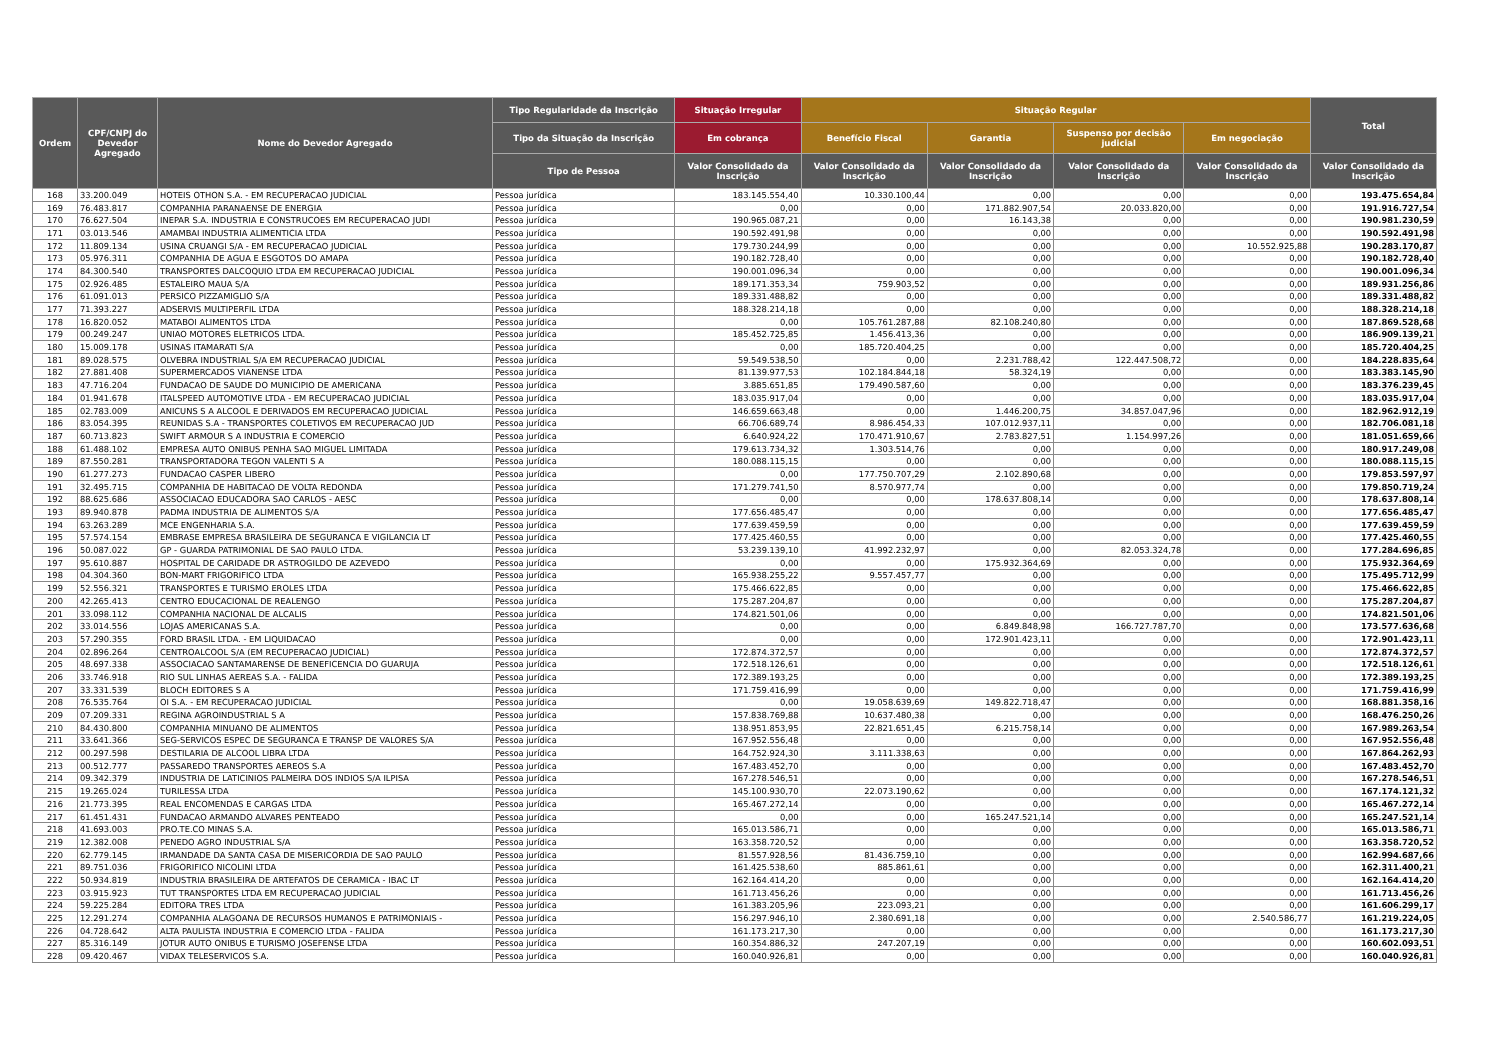| Ordem | CPF/CNPJ do Devedor Agregado | Nome do Devedor Agregado | Tipo Regularidade da Inscrição | Situação Irregular | Situação Regular | | | | Total |
| --- | --- | --- | --- | --- | --- | --- | --- | --- | --- |
| | | | Tipo da Situação da Inscrição | Em cobrança | Benefício Fiscal | Garantia | Suspenso por decisão judicial | Em negociação | |
| | | | Tipo de Pessoa | Valor Consolidado da Inscrição | Valor Consolidado da Inscrição | Valor Consolidado da Inscrição | Valor Consolidado da Inscrição | Valor Consolidado da Inscrição | Valor Consolidado da Inscrição |
| 168 | 33.200.049 | HOTEIS OTHON S.A. - EM RECUPERACAO JUDICIAL | Pessoa jurídica | 183.145.554,40 | 10.330.100,44 | 0,00 | 0,00 | 0,00 | 193.475.654,84 |
| 169 | 76.483.817 | COMPANHIA PARANAENSE DE ENERGIA | Pessoa jurídica | 0,00 | 0,00 | 171.882.907,54 | 20.033.820,00 | 0,00 | 191.916.727,54 |
| 170 | 76.627.504 | INEPAR S.A. INDUSTRIA E CONSTRUCOES EM RECUPERACAO JUDI | Pessoa jurídica | 190.965.087,21 | 0,00 | 16.143,38 | 0,00 | 0,00 | 190.981.230,59 |
| 171 | 03.013.546 | AMAMBAI INDUSTRIA ALIMENTICIA LTDA | Pessoa jurídica | 190.592.491,98 | 0,00 | 0,00 | 0,00 | 0,00 | 190.592.491,98 |
| 172 | 11.809.134 | USINA CRUANGI S/A - EM RECUPERACAO JUDICIAL | Pessoa jurídica | 179.730.244,99 | 0,00 | 0,00 | 0,00 | 10.552.925,88 | 190.283.170,87 |
| 173 | 05.976.311 | COMPANHIA DE AGUA E ESGOTOS DO AMAPA | Pessoa jurídica | 190.182.728,40 | 0,00 | 0,00 | 0,00 | 0,00 | 190.182.728,40 |
| 174 | 84.300.540 | TRANSPORTES DALCOQUIO LTDA EM RECUPERACAO JUDICIAL | Pessoa jurídica | 190.001.096,34 | 0,00 | 0,00 | 0,00 | 0,00 | 190.001.096,34 |
| 175 | 02.926.485 | ESTALEIRO MAUA S/A | Pessoa jurídica | 189.171.353,34 | 759.903,52 | 0,00 | 0,00 | 0,00 | 189.931.256,86 |
| 176 | 61.091.013 | PERSICO PIZZAMIGLIO S/A | Pessoa jurídica | 189.331.488,82 | 0,00 | 0,00 | 0,00 | 0,00 | 189.331.488,82 |
| 177 | 71.393.227 | ADSERVIS MULTIPERFIL LTDA | Pessoa jurídica | 188.328.214,18 | 0,00 | 0,00 | 0,00 | 0,00 | 188.328.214,18 |
| 178 | 16.820.052 | MATABOI ALIMENTOS LTDA | Pessoa jurídica | 0,00 | 105.761.287,88 | 82.108.240,80 | 0,00 | 0,00 | 187.869.528,68 |
| 179 | 00.249.247 | UNIAO MOTORES ELETRICOS LTDA. | Pessoa jurídica | 185.452.725,85 | 1.456.413,36 | 0,00 | 0,00 | 0,00 | 186.909.139,21 |
| 180 | 15.009.178 | USINAS ITAMARATI S/A | Pessoa jurídica | 0,00 | 185.720.404,25 | 0,00 | 0,00 | 0,00 | 185.720.404,25 |
| 181 | 89.028.575 | OLVEBRA INDUSTRIAL S/A EM RECUPERACAO JUDICIAL | Pessoa jurídica | 59.549.538,50 | 0,00 | 2.231.788,42 | 122.447.508,72 | 0,00 | 184.228.835,64 |
| 182 | 27.881.408 | SUPERMERCADOS VIANENSE LTDA | Pessoa jurídica | 81.139.977,53 | 102.184.844,18 | 58.324,19 | 0,00 | 0,00 | 183.383.145,90 |
| 183 | 47.716.204 | FUNDACAO DE SAUDE DO MUNICIPIO DE AMERICANA | Pessoa jurídica | 3.885.651,85 | 179.490.587,60 | 0,00 | 0,00 | 0,00 | 183.376.239,45 |
| 184 | 01.941.678 | ITALSPEED AUTOMOTIVE LTDA - EM RECUPERACAO JUDICIAL | Pessoa jurídica | 183.035.917,04 | 0,00 | 0,00 | 0,00 | 0,00 | 183.035.917,04 |
| 185 | 02.783.009 | ANICUNS S A ALCOOL E DERIVADOS EM RECUPERACAO JUDICIAL | Pessoa jurídica | 146.659.663,48 | 0,00 | 1.446.200,75 | 34.857.047,96 | 0,00 | 182.962.912,19 |
| 186 | 83.054.395 | REUNIDAS S.A - TRANSPORTES COLETIVOS EM RECUPERACAO JUD | Pessoa jurídica | 66.706.689,74 | 8.986.454,33 | 107.012.937,11 | 0,00 | 0,00 | 182.706.081,18 |
| 187 | 60.713.823 | SWIFT ARMOUR S A INDUSTRIA E COMERCIO | Pessoa jurídica | 6.640.924,22 | 170.471.910,67 | 2.783.827,51 | 1.154.997,26 | 0,00 | 181.051.659,66 |
| 188 | 61.488.102 | EMPRESA AUTO ONIBUS PENHA SAO MIGUEL LIMITADA | Pessoa jurídica | 179.613.734,32 | 1.303.514,76 | 0,00 | 0,00 | 0,00 | 180.917.249,08 |
| 189 | 87.550.281 | TRANSPORTADORA TEGON VALENTI S A | Pessoa jurídica | 180.088.115,15 | 0,00 | 0,00 | 0,00 | 0,00 | 180.088.115,15 |
| 190 | 61.277.273 | FUNDACAO CASPER LIBERO | Pessoa jurídica | 0,00 | 177.750.707,29 | 2.102.890,68 | 0,00 | 0,00 | 179.853.597,97 |
| 191 | 32.495.715 | COMPANHIA DE HABITACAO DE VOLTA REDONDA | Pessoa jurídica | 171.279.741,50 | 8.570.977,74 | 0,00 | 0,00 | 0,00 | 179.850.719,24 |
| 192 | 88.625.686 | ASSOCIACAO EDUCADORA SAO CARLOS - AESC | Pessoa jurídica | 0,00 | 0,00 | 178.637.808,14 | 0,00 | 0,00 | 178.637.808,14 |
| 193 | 89.940.878 | PADMA INDUSTRIA DE ALIMENTOS S/A | Pessoa jurídica | 177.656.485,47 | 0,00 | 0,00 | 0,00 | 0,00 | 177.656.485,47 |
| 194 | 63.263.289 | MCE ENGENHARIA S.A. | Pessoa jurídica | 177.639.459,59 | 0,00 | 0,00 | 0,00 | 0,00 | 177.639.459,59 |
| 195 | 57.574.154 | EMBRASE EMPRESA BRASILEIRA DE SEGURANCA E VIGILANCIA LT | Pessoa jurídica | 177.425.460,55 | 0,00 | 0,00 | 0,00 | 0,00 | 177.425.460,55 |
| 196 | 50.087.022 | GP - GUARDA PATRIMONIAL DE SAO PAULO LTDA. | Pessoa jurídica | 53.239.139,10 | 41.992.232,97 | 0,00 | 82.053.324,78 | 0,00 | 177.284.696,85 |
| 197 | 95.610.887 | HOSPITAL DE CARIDADE DR ASTROGILDO DE AZEVEDO | Pessoa jurídica | 0,00 | 0,00 | 175.932.364,69 | 0,00 | 0,00 | 175.932.364,69 |
| 198 | 04.304.360 | BON-MART FRIGORIFICO LTDA | Pessoa jurídica | 165.938.255,22 | 9.557.457,77 | 0,00 | 0,00 | 0,00 | 175.495.712,99 |
| 199 | 52.556.321 | TRANSPORTES E TURISMO EROLES LTDA | Pessoa jurídica | 175.466.622,85 | 0,00 | 0,00 | 0,00 | 0,00 | 175.466.622,85 |
| 200 | 42.265.413 | CENTRO EDUCACIONAL DE REALENGO | Pessoa jurídica | 175.287.204,87 | 0,00 | 0,00 | 0,00 | 0,00 | 175.287.204,87 |
| 201 | 33.098.112 | COMPANHIA NACIONAL DE ALCALIS | Pessoa jurídica | 174.821.501,06 | 0,00 | 0,00 | 0,00 | 0,00 | 174.821.501,06 |
| 202 | 33.014.556 | LOJAS AMERICANAS S.A. | Pessoa jurídica | 0,00 | 0,00 | 6.849.848,98 | 166.727.787,70 | 0,00 | 173.577.636,68 |
| 203 | 57.290.355 | FORD BRASIL LTDA. - EM LIQUIDACAO | Pessoa jurídica | 0,00 | 0,00 | 172.901.423,11 | 0,00 | 0,00 | 172.901.423,11 |
| 204 | 02.896.264 | CENTROALCOOL S/A (EM RECUPERACAO JUDICIAL) | Pessoa jurídica | 172.874.372,57 | 0,00 | 0,00 | 0,00 | 0,00 | 172.874.372,57 |
| 205 | 48.697.338 | ASSOCIACAO SANTAMARENSE DE BENEFICENCIA DO GUARUJA | Pessoa jurídica | 172.518.126,61 | 0,00 | 0,00 | 0,00 | 0,00 | 172.518.126,61 |
| 206 | 33.746.918 | RIO SUL LINHAS AEREAS S.A. - FALIDA | Pessoa jurídica | 172.389.193,25 | 0,00 | 0,00 | 0,00 | 0,00 | 172.389.193,25 |
| 207 | 33.331.539 | BLOCH EDITORES S A | Pessoa jurídica | 171.759.416,99 | 0,00 | 0,00 | 0,00 | 0,00 | 171.759.416,99 |
| 208 | 76.535.764 | OI S.A. - EM RECUPERACAO JUDICIAL | Pessoa jurídica | 0,00 | 19.058.639,69 | 149.822.718,47 | 0,00 | 0,00 | 168.881.358,16 |
| 209 | 07.209.331 | REGINA AGROINDUSTRIAL S A | Pessoa jurídica | 157.838.769,88 | 10.637.480,38 | 0,00 | 0,00 | 0,00 | 168.476.250,26 |
| 210 | 84.430.800 | COMPANHIA MINUANO DE ALIMENTOS | Pessoa jurídica | 138.951.853,95 | 22.821.651,45 | 6.215.758,14 | 0,00 | 0,00 | 167.989.263,54 |
| 211 | 33.641.366 | SEG-SERVICOS ESPEC DE SEGURANCA E TRANSP DE VALORES S/A | Pessoa jurídica | 167.952.556,48 | 0,00 | 0,00 | 0,00 | 0,00 | 167.952.556,48 |
| 212 | 00.297.598 | DESTILARIA DE ALCOOL LIBRA LTDA | Pessoa jurídica | 164.752.924,30 | 3.111.338,63 | 0,00 | 0,00 | 0,00 | 167.864.262,93 |
| 213 | 00.512.777 | PASSAREDO TRANSPORTES AEREOS S.A | Pessoa jurídica | 167.483.452,70 | 0,00 | 0,00 | 0,00 | 0,00 | 167.483.452,70 |
| 214 | 09.342.379 | INDUSTRIA DE LATICINIOS PALMEIRA DOS INDIOS S/A ILPISA | Pessoa jurídica | 167.278.546,51 | 0,00 | 0,00 | 0,00 | 0,00 | 167.278.546,51 |
| 215 | 19.265.024 | TURILESSA LTDA | Pessoa jurídica | 145.100.930,70 | 22.073.190,62 | 0,00 | 0,00 | 0,00 | 167.174.121,32 |
| 216 | 21.773.395 | REAL ENCOMENDAS E CARGAS LTDA | Pessoa jurídica | 165.467.272,14 | 0,00 | 0,00 | 0,00 | 0,00 | 165.467.272,14 |
| 217 | 61.451.431 | FUNDACAO ARMANDO ALVARES PENTEADO | Pessoa jurídica | 0,00 | 0,00 | 165.247.521,14 | 0,00 | 0,00 | 165.247.521,14 |
| 218 | 41.693.003 | PRO.TE.CO MINAS S.A. | Pessoa jurídica | 165.013.586,71 | 0,00 | 0,00 | 0,00 | 0,00 | 165.013.586,71 |
| 219 | 12.382.008 | PENEDO AGRO INDUSTRIAL S/A | Pessoa jurídica | 163.358.720,52 | 0,00 | 0,00 | 0,00 | 0,00 | 163.358.720,52 |
| 220 | 62.779.145 | IRMANDADE DA SANTA CASA DE MISERICORDIA DE SAO PAULO | Pessoa jurídica | 81.557.928,56 | 81.436.759,10 | 0,00 | 0,00 | 0,00 | 162.994.687,66 |
| 221 | 89.751.036 | FRIGORIFICO NICOLINI LTDA | Pessoa jurídica | 161.425.538,60 | 885.861,61 | 0,00 | 0,00 | 0,00 | 162.311.400,21 |
| 222 | 50.934.819 | INDUSTRIA BRASILEIRA DE ARTEFATOS DE CERAMICA - IBAC LT | Pessoa jurídica | 162.164.414,20 | 0,00 | 0,00 | 0,00 | 0,00 | 162.164.414,20 |
| 223 | 03.915.923 | TUT TRANSPORTES LTDA EM RECUPERACAO JUDICIAL | Pessoa jurídica | 161.713.456,26 | 0,00 | 0,00 | 0,00 | 0,00 | 161.713.456,26 |
| 224 | 59.225.284 | EDITORA TRES LTDA | Pessoa jurídica | 161.383.205,96 | 223.093,21 | 0,00 | 0,00 | 0,00 | 161.606.299,17 |
| 225 | 12.291.274 | COMPANHIA ALAGOANA DE RECURSOS HUMANOS E PATRIMONIAIS - | Pessoa jurídica | 156.297.946,10 | 2.380.691,18 | 0,00 | 0,00 | 2.540.586,77 | 161.219.224,05 |
| 226 | 04.728.642 | ALTA PAULISTA INDUSTRIA E COMERCIO LTDA - FALIDA | Pessoa jurídica | 161.173.217,30 | 0,00 | 0,00 | 0,00 | 0,00 | 161.173.217,30 |
| 227 | 85.316.149 | JOTUR AUTO ONIBUS E TURISMO JOSEFENSE LTDA | Pessoa jurídica | 160.354.886,32 | 247.207,19 | 0,00 | 0,00 | 0,00 | 160.602.093,51 |
| 228 | 09.420.467 | VIDAX TELESERVICOS S.A. | Pessoa jurídica | 160.040.926,81 | 0,00 | 0,00 | 0,00 | 0,00 | 160.040.926,81 |